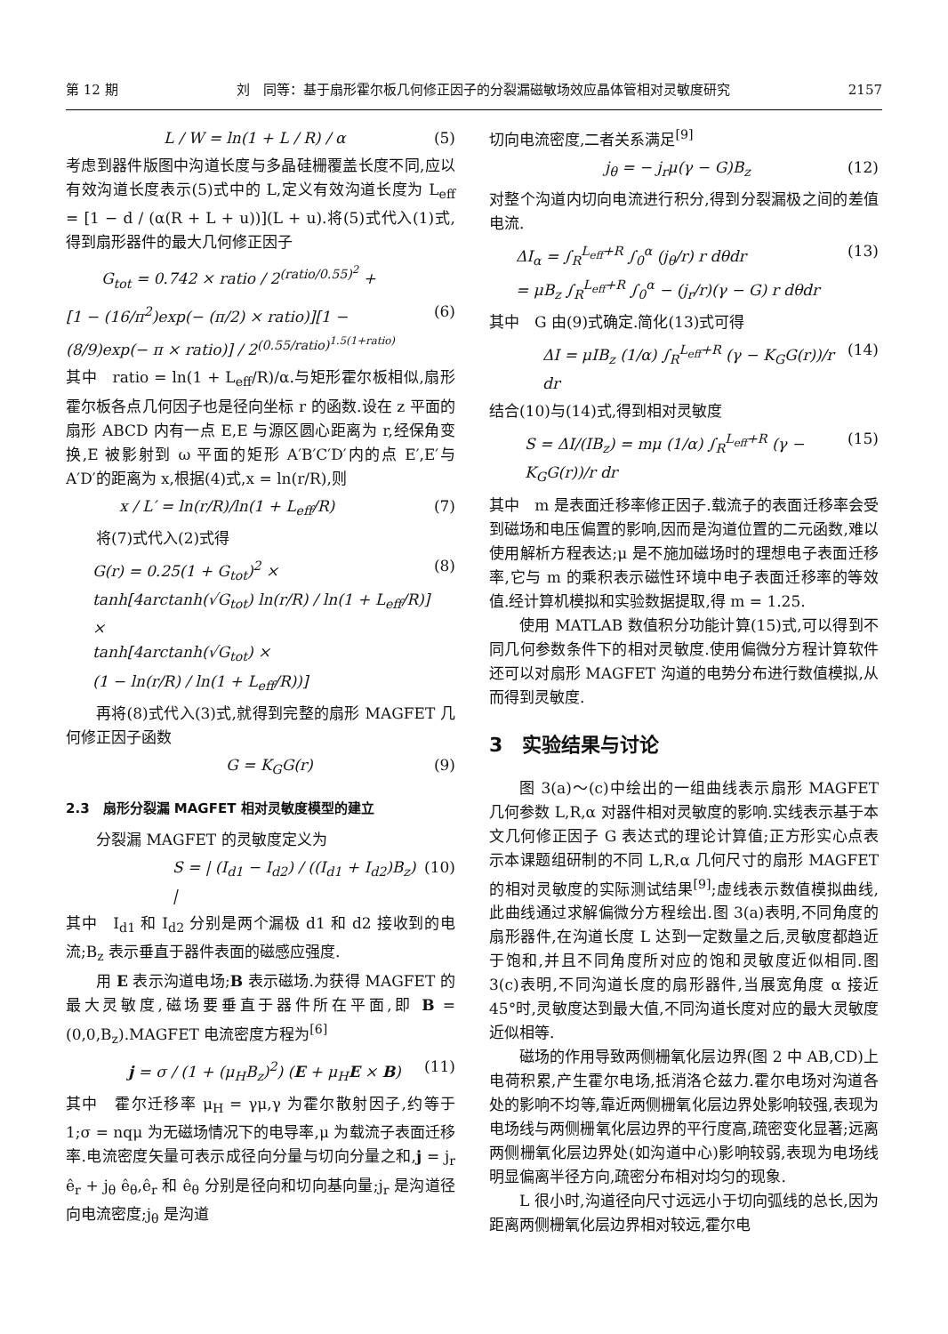第 12 期 刘　同等：基于扇形霍尔板几何修正因子的分裂漏磁敏场效应晶体管相对灵敏度研究 2157
L / W = ln(1 + L / R) / α (5)
考虑到器件版图中沟道长度与多晶硅栅覆盖长度不同,应以有效沟道长度表示(5)式中的 L,定义有效沟道长度为 L<sub>eff</sub> = [1 − d / (α(R + L + u))](L + u).将(5)式代入(1)式,得到扇形器件的最大几何修正因子
G<sub>tot</sub> = 0.742 × ratio / 2<sup>(ratio/0.55)<sup>2</sup></sup> +
[1 − (16/π<sup>2</sup>)exp(− (π/2) × ratio)][1 − (8/9)exp(− π × ratio)] / 2<sup>(0.55/ratio)<sup>1.5(1+ratio)</sup></sup> (6)
其中　ratio = ln(1 + L<sub>eff</sub>/R)/α.与矩形霍尔板相似,扇形霍尔板各点几何因子也是径向坐标 r 的函数.设在 z 平面的扇形 ABCD 内有一点 E,E 与源区圆心距离为 r,经保角变换,E 被影射到 ω 平面的矩形 A′B′C′D′内的点 E′,E′与 A′D′的距离为 x,根据(4)式,x = ln(r/R),则
x / L′ = ln(r/R)/ln(1 + L<sub>eff</sub>/R) (7)
将(7)式代入(2)式得
G(r) = 0.25(1 + G<sub>tot</sub>)<sup>2</sup> ×
tanh[4arctanh(√G<sub>tot</sub>) ln(r/R) / ln(1 + L<sub>eff</sub>/R)] ×
tanh[4arctanh(√G<sub>tot</sub>) ×
(1 − ln(r/R) / ln(1 + L<sub>eff</sub>/R))] (8)
再将(8)式代入(3)式,就得到完整的扇形 MAGFET 几何修正因子函数
G = K<sub>G</sub>G(r) (9)
2.3　扇形分裂漏 MAGFET 相对灵敏度模型的建立
分裂漏 MAGFET 的灵敏度定义为
S = | (I<sub>d1</sub> − I<sub>d2</sub>) / ((I<sub>d1</sub> + I<sub>d2</sub>)B<sub>z</sub>) | (10)
其中　I<sub>d1</sub> 和 I<sub>d2</sub> 分别是两个漏极 d1 和 d2 接收到的电流;B<sub>z</sub> 表示垂直于器件表面的磁感应强度.
用 E 表示沟道电场;B 表示磁场.为获得 MAGFET 的最大灵敏度,磁场要垂直于器件所在平面,即 B = (0,0,B<sub>z</sub>).MAGFET 电流密度方程为<sup>[6]</sup>
j = σ / (1 + (μ<sub>H</sub>B<sub>z</sub>)<sup>2</sup>) (E + μ<sub>H</sub>E × B) (11)
其中　霍尔迁移率 μ<sub>H</sub> = γμ,γ 为霍尔散射因子,约等于 1;σ = nqμ 为无磁场情况下的电导率,μ 为载流子表面迁移率.电流密度矢量可表示成径向分量与切向分量之和,j = j<sub>r</sub> ê<sub>r</sub> + j<sub>θ</sub> ê<sub>θ</sub>,ê<sub>r</sub> 和 ê<sub>θ</sub> 分别是径向和切向基向量;j<sub>r</sub> 是沟道径向电流密度;j<sub>θ</sub> 是沟道
切向电流密度,二者关系满足<sup>[9]</sup>
j<sub>θ</sub> = − j<sub>r</sub>μ(γ − G)B<sub>z</sub> (12)
对整个沟道内切向电流进行积分,得到分裂漏极之间的差值电流.
ΔI<sub>α</sub> = ∫<sub>R</sub><sup>L<sub>eff</sub>+R</sup> ∫<sub>0</sub><sup>α</sup> (j<sub>θ</sub>/r) r dθdr
= μB<sub>z</sub> ∫<sub>R</sub><sup>L<sub>eff</sub>+R</sup> ∫<sub>0</sub><sup>α</sup> − (j<sub>r</sub>/r)(γ − G) r dθdr (13)
其中　G 由(9)式确定.简化(13)式可得
ΔI = μIB<sub>z</sub> (1/α) ∫<sub>R</sub><sup>L<sub>eff</sub>+R</sup> (γ − K<sub>G</sub>G(r))/r dr (14)
结合(10)与(14)式,得到相对灵敏度
S = ΔI/(IB<sub>z</sub>) = mμ (1/α) ∫<sub>R</sub><sup>L<sub>eff</sub>+R</sup> (γ − K<sub>G</sub>G(r))/r dr (15)
其中　m 是表面迁移率修正因子.载流子的表面迁移率会受到磁场和电压偏置的影响,因而是沟道位置的二元函数,难以使用解析方程表达;μ 是不施加磁场时的理想电子表面迁移率,它与 m 的乘积表示磁性环境中电子表面迁移率的等效值.经计算机模拟和实验数据提取,得 m = 1.25.
使用 MATLAB 数值积分功能计算(15)式,可以得到不同几何参数条件下的相对灵敏度.使用偏微分方程计算软件还可以对扇形 MAGFET 沟道的电势分布进行数值模拟,从而得到灵敏度.
3　实验结果与讨论
图 3(a)～(c)中绘出的一组曲线表示扇形 MAGFET 几何参数 L,R,α 对器件相对灵敏度的影响.实线表示基于本文几何修正因子 G 表达式的理论计算值;正方形实心点表示本课题组研制的不同 L,R,α 几何尺寸的扇形 MAGFET 的相对灵敏度的实际测试结果<sup>[9]</sup>;虚线表示数值模拟曲线,此曲线通过求解偏微分方程绘出.图 3(a)表明,不同角度的扇形器件,在沟道长度 L 达到一定数量之后,灵敏度都趋近于饱和,并且不同角度所对应的饱和灵敏度近似相同.图 3(c)表明,不同沟道长度的扇形器件,当展宽角度 α 接近 45°时,灵敏度达到最大值,不同沟道长度对应的最大灵敏度近似相等.
磁场的作用导致两侧栅氧化层边界(图 2 中 AB,CD)上电荷积累,产生霍尔电场,抵消洛仑兹力.霍尔电场对沟道各处的影响不均等,靠近两侧栅氧化层边界处影响较强,表现为电场线与两侧栅氧化层边界的平行度高,疏密变化显著;远离两侧栅氧化层边界处(如沟道中心)影响较弱,表现为电场线明显偏离半径方向,疏密分布相对均匀的现象.
L 很小时,沟道径向尺寸远远小于切向弧线的总长,因为距离两侧栅氧化层边界相对较远,霍尔电